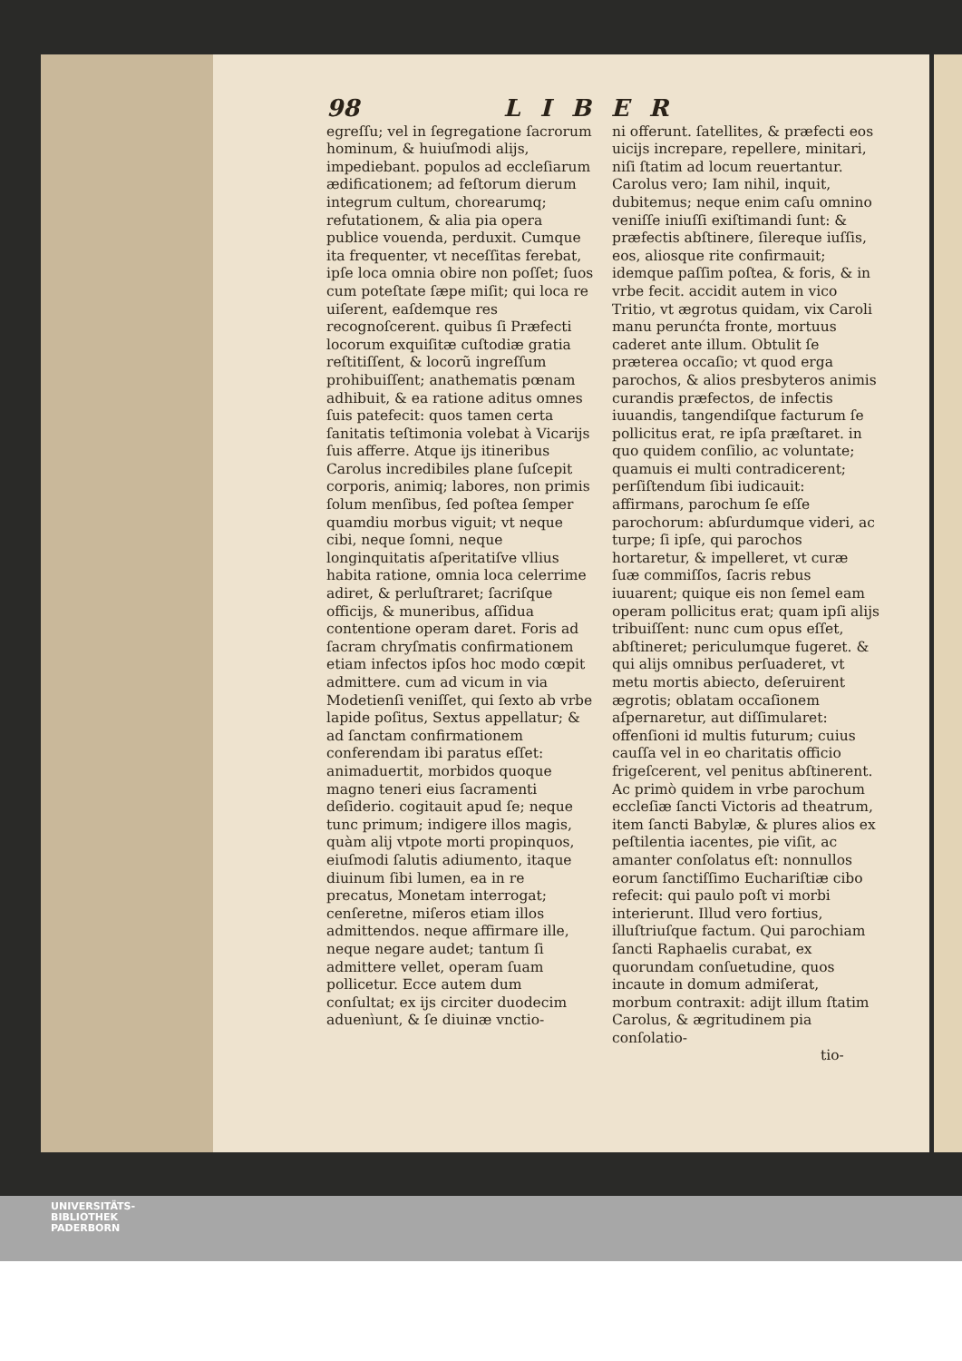98 LIBER
egreſſu; vel in ſegregatione ſacrorum hominum, & huiuſmodi alijs, impediebant. populos ad eccleſiarum ædificationem; ad feſtorum dierum integrum cultum, chorearumq; refutationem, & alia pia opera publice vouenda, perduxit. Cumque ita frequenter, vt neceſſitas ferebat, ipſe loca omnia obire non poſſet; ſuos cum poteſtate ſæpe miſit; qui loca re uiſerent, eaſdemque res recognoſcerent. quibus ſi Præfecti locorum exquiſitæ cuſtodiæ gratia reſtitiſſent, & locorũ ingreſſum prohibuiſſent; anathematis pœnam adhibuit, & ea ratione aditus omnes ſuis patefecit: quos tamen certa ſanitatis teſtimonia volebat à Vicarijs ſuis afferre. Atque ijs itineribus Carolus incredibiles plane ſuſcepit corporis, animiq; labores, non primis ſolum menſibus, ſed poſtea ſemper quamdiu morbus viguit; vt neque cibi, neque ſomni, neque longinquitatis aſperitatiſve vllius habita ratione, omnia loca celerrime adiret, & perluſtraret; ſacriſque officijs, & muneribus, aſſidua contentione operam daret. Foris ad ſacram chryſmatis confirmationem etiam infectos ipſos hoc modo cœpit admittere. cum ad vicum in via Modetienſi veniſſet, qui ſexto ab vrbe lapide poſitus, Sextus appellatur; & ad ſanctam confirmationem conferendam ibi paratus eſſet: animaduertit, morbidos quoque magno teneri eius ſacramenti deſiderio. cogitauit apud ſe; neque tunc primum; indigere illos magis, quàm alij vtpote morti propinquos, eiuſmodi ſalutis adiumento, itaque diuinum ſibi lumen, ea in re precatus, Monetam interrogat; cenſeretne, miſeros etiam illos admittendos. neque affirmare ille, neque negare audet; tantum ſi admittere vellet, operam ſuam pollicetur. Ecce autem dum conſultat; ex ijs circiter duodecim aduenìunt, & ſe diuinæ vnctio-
ni offerunt. ſatellites, & præfecti eos uicijs increpare, repellere, minitari, niſi ſtatim ad locum reuertantur. Carolus vero; Iam nihil, inquit, dubitemus; neque enim caſu omnino veniſſe iniuſſi exiſtimandi ſunt: & præfectis abſtinere, ſilereque iuſſis, eos, aliosque rite confirmauit; idemque paſſim poſtea, & foris, & in vrbe fecit. accidit autem in vico Tritio, vt ægrotus quidam, vix Caroli manu perunćta fronte, mortuus caderet ante illum. Obtulit ſe præterea occaſio; vt quod erga parochos, & alios presbyteros animis curandis præfectos, de infectis iuuandis, tangendiſque facturum ſe pollicitus erat, re ipſa præſtaret. in quo quidem conſilio, ac voluntate; quamuis ei multi contradicerent; perſiſtendum ſibi iudicauit: affirmans, parochum ſe eſſe parochorum: abſurdumque videri, ac turpe; ſi ipſe, qui parochos hortaretur, & impelleret, vt curæ ſuæ commiſſos, ſacris rebus iuuarent; quique eis non ſemel eam operam pollicitus erat; quam ipſi alijs tribuiſſent: nunc cum opus eſſet, abſtineret; periculumque fugeret. & qui alijs omnibus perſuaderet, vt metu mortis abiecto, deſeruirent ægrotis; oblatam occaſionem aſpernaretur, aut diſſimularet: offenſioni id multis futurum; cuius cauſſa vel in eo charitatis officio frigeſcerent, vel penitus abſtinerent. Ac primò quidem in vrbe parochum eccleſiæ ſancti Victoris ad theatrum, item ſancti Babylæ, & plures alios ex peſtilentia iacentes, pie viſit, ac amanter conſolatus eſt: nonnullos eorum ſanctiſſimo Euchariſtiæ cibo refecit: qui paulo poſt vi morbi interierunt. Illud vero fortius, illuſtriuſque factum. Qui parochiam ſancti Raphaelis curabat, ex quorundam conſuetudine, quos incaute in domum admiſerat, morbum contraxit: adijt illum ſtatim Carolus, & ægritudinem pia conſolatio-
tio-
UNIVERSITÄTS-
BIBLIOTHEK
PADERBORN